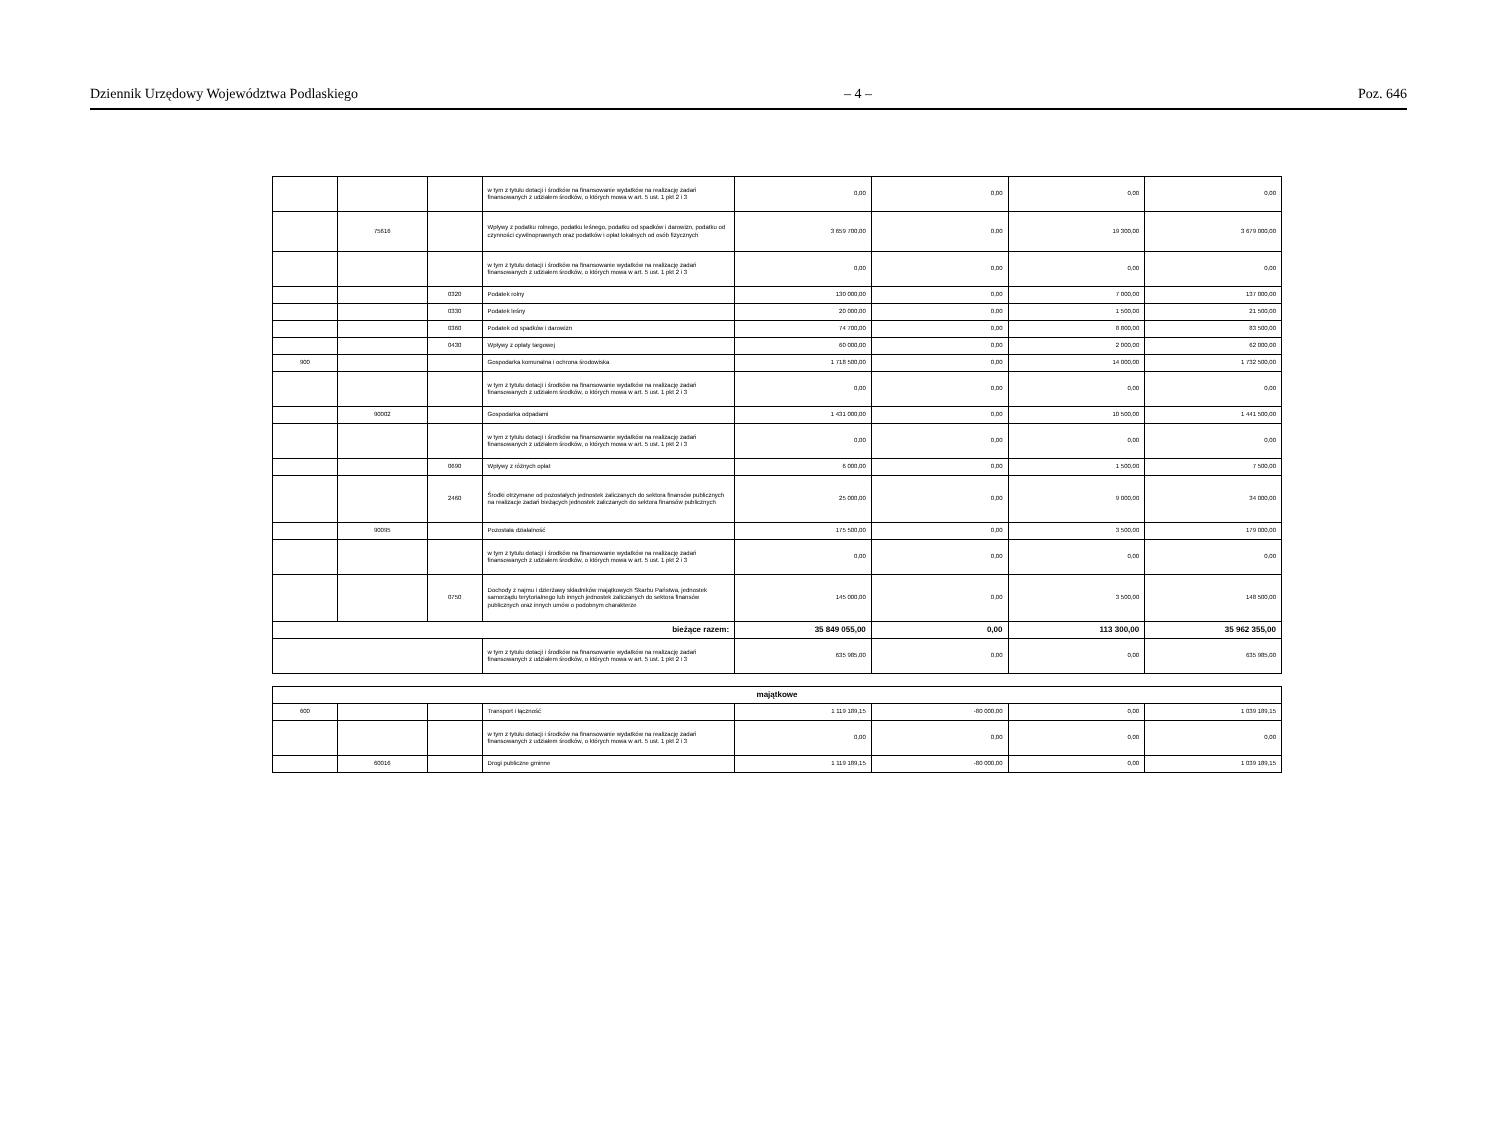Dziennik Urzędowy Województwa Podlaskiego – 4 – Poz. 646
| | | | w tym z tytułu dotacji i środków na finansowanie wydatków na realizację zadań finansowanych z udziałem środków, o których mowa w art. 5 ust. 1 pkt 2 i 3 | 0,00 | 0,00 | 0,00 | 0,00 |
| | 75616 | | Wpływy z podatku rolnego, podatku leśnego, podatku od spadków i darowizn, podatku od czynności cywilnoprawnych oraz podatków i opłat lokalnych od osób fizycznych | 3 659 700,00 | 0,00 | 19 300,00 | 3 679 000,00 |
| | | | w tym z tytułu dotacji i środków na finansowanie wydatków na realizację zadań finansowanych z udziałem środków, o których mowa w art. 5 ust. 1 pkt 2 i 3 | 0,00 | 0,00 | 0,00 | 0,00 |
| | | 0320 | Podatek rolny | 130 000,00 | 0,00 | 7 000,00 | 137 000,00 |
| | | 0330 | Podatek leśny | 20 000,00 | 0,00 | 1 500,00 | 21 500,00 |
| | | 0360 | Podatek od spadków i darowizn | 74 700,00 | 0,00 | 8 800,00 | 83 500,00 |
| | | 0430 | Wpływy z opłaty targowej | 60 000,00 | 0,00 | 2 000,00 | 62 000,00 |
| 900 | | | Gospodarka komunalna i ochrona środowiska | 1 718 500,00 | 0,00 | 14 000,00 | 1 732 500,00 |
| | | | w tym z tytułu dotacji i środków na finansowanie wydatków na realizację zadań finansowanych z udziałem środków, o których mowa w art. 5 ust. 1 pkt 2 i 3 | 0,00 | 0,00 | 0,00 | 0,00 |
| | 90002 | | Gospodarka odpadami | 1 431 000,00 | 0,00 | 10 500,00 | 1 441 500,00 |
| | | | w tym z tytułu dotacji i środków na finansowanie wydatków na realizację zadań finansowanych z udziałem środków, o których mowa w art. 5 ust. 1 pkt 2 i 3 | 0,00 | 0,00 | 0,00 | 0,00 |
| | | 0690 | Wpływy z różnych opłat | 6 000,00 | 0,00 | 1 500,00 | 7 500,00 |
| | | 2460 | Środki otrzymane od pozostałych jednostek zaliczanych do sektora finansów publicznych na realizacje zadań bieżących jednostek zaliczanych do sektora finansów publicznych | 25 000,00 | 0,00 | 9 000,00 | 34 000,00 |
| | 90095 | | Pozostała działalność | 175 500,00 | 0,00 | 3 500,00 | 179 000,00 |
| | | | w tym z tytułu dotacji i środków na finansowanie wydatków na realizację zadań finansowanych z udziałem środków, o których mowa w art. 5 ust. 1 pkt 2 i 3 | 0,00 | 0,00 | 0,00 | 0,00 |
| | | 0750 | Dochody z najmu i dzierżawy składników majątkowych Skarbu Państwa, jednostek samorządu terytorialnego lub innych jednostek zaliczanych do sektora finansów publicznych oraz innych umów o podobnym charakterze | 145 000,00 | 0,00 | 3 500,00 | 148 500,00 |
| bieżące razem: | | | | 35 849 055,00 | 0,00 | 113 300,00 | 35 962 355,00 |
| | | | w tym z tytułu dotacji i środków na finansowanie wydatków na realizację zadań finansowanych z udziałem środków, o których mowa w art. 5 ust. 1 pkt 2 i 3 | 635 985,00 | 0,00 | 0,00 | 635 985,00 |
| majątkowe | | | | | | | |
| 600 | | | Transport i łączność | 1 119 189,15 | -80 000,00 | 0,00 | 1 039 189,15 |
| | | | w tym z tytułu dotacji i środków na finansowanie wydatków na realizację zadań finansowanych z udziałem środków, o których mowa w art. 5 ust. 1 pkt 2 i 3 | 0,00 | 0,00 | 0,00 | 0,00 |
| | 60016 | | Drogi publiczne gminne | 1 119 189,15 | -80 000,00 | 0,00 | 1 039 189,15 |